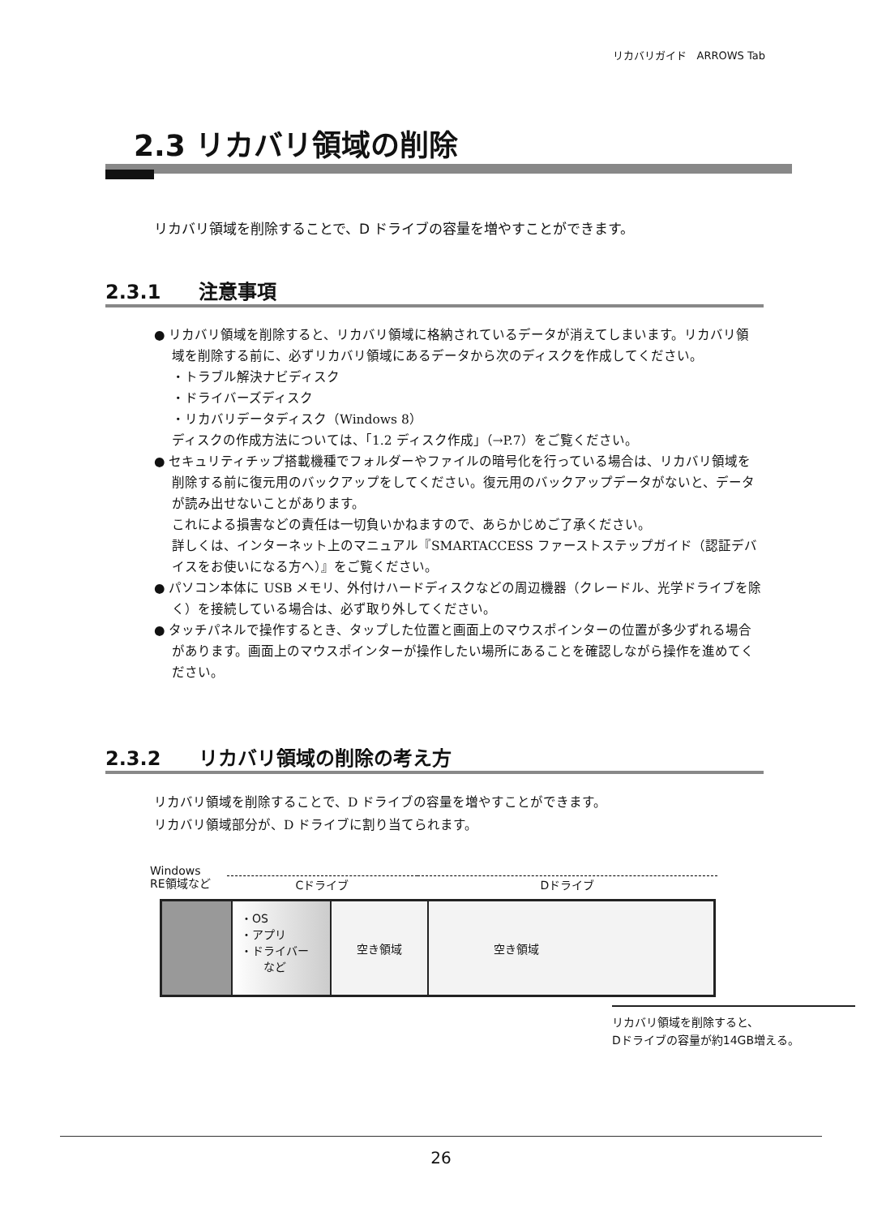リカバリガイド　ARROWS Tab
2.3 リカバリ領域の削除
リカバリ領域を削除することで、D ドライブの容量を増やすことができます。
2.3.1 注意事項
● リカバリ領域を削除すると、リカバリ領域に格納されているデータが消えてしまいます。リカバリ領域を削除する前に、必ずリカバリ領域にあるデータから次のディスクを作成してください。
・トラブル解決ナビディスク
・ドライバーズディスク
・リカバリデータディスク（Windows 8）
ディスクの作成方法については、「1.2 ディスク作成」（→P.7）をご覧ください。
● セキュリティチップ搭載機種でフォルダーやファイルの暗号化を行っている場合は、リカバリ領域を削除する前に復元用のバックアップをしてください。復元用のバックアップデータがないと、データが読み出せないことがあります。
これによる損害などの責任は一切負いかねますので、あらかじめご了承ください。
詳しくは、インターネット上のマニュアル『SMARTACCESS ファーストステップガイド（認証デバイスをお使いになる方へ）』をご覧ください。
● パソコン本体に USB メモリ、外付けハードディスクなどの周辺機器（クレードル、光学ドライブを除く）を接続している場合は、必ず取り外してください。
● タッチパネルで操作するとき、タップした位置と画面上のマウスポインターの位置が多少ずれる場合があります。画面上のマウスポインターが操作したい場所にあることを確認しながら操作を進めてください。
2.3.2 リカバリ領域の削除の考え方
リカバリ領域を削除することで、D ドライブの容量を増やすことができます。
リカバリ領域部分が、D ドライブに割り当てられます。
Windows
RE領域など
Cドライブ Dドライブ
・OS
・アプリ
・ドライバー
　　など
空き領域 空き領域
リカバリ領域を削除すると、
Dドライブの容量が約14GB増える。
26